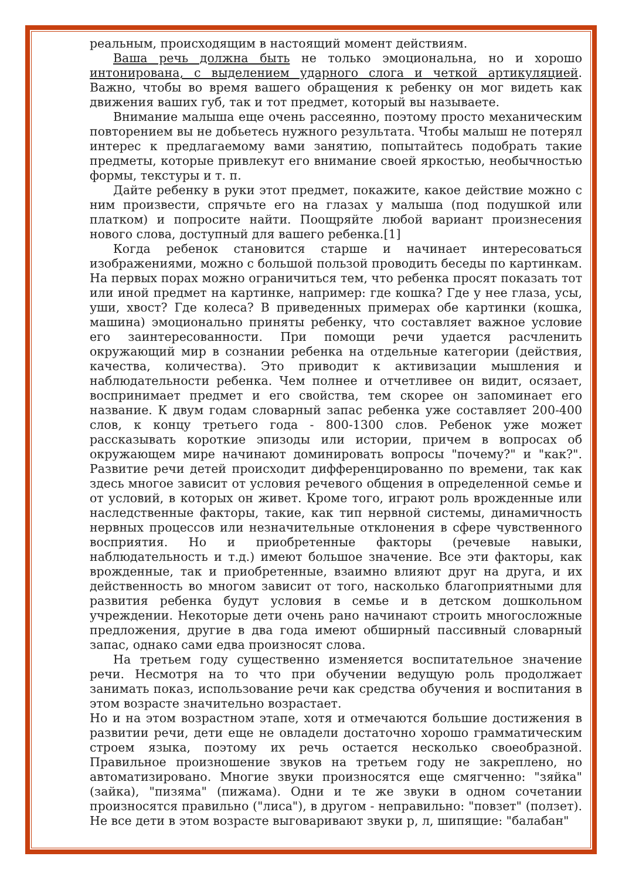реальным, происходящим в настоящий момент действиям.
Ваша речь должна быть не только эмоциональна, но и хорошо интонирована, с выделением ударного слога и четкой артикуляцией. Важно, чтобы во время вашего обращения к ребенку он мог видеть как движения ваших губ, так и тот предмет, который вы называете.
Внимание малыша еще очень рассеянно, поэтому просто механическим повторением вы не добьетесь нужного результата. Чтобы малыш не потерял интерес к предлагаемому вами занятию, попытайтесь подобрать такие предметы, которые привлекут его внимание своей яркостью, необычностью формы, текстуры и т. п.
Дайте ребенку в руки этот предмет, покажите, какое действие можно с ним произвести, спрячьте его на глазах у малыша (под подушкой или платком) и попросите найти. Поощряйте любой вариант произнесения нового слова, доступный для вашего ребенка.[1]
Когда ребенок становится старше и начинает интересоваться изображениями, можно с большой пользой проводить беседы по картинкам. На первых порах можно ограничиться тем, что ребенка просят показать тот или иной предмет на картинке, например: где кошка? Где у нее глаза, усы, уши, хвост? Где колеса? В приведенных примерах обе картинки (кошка, машина) эмоционально приняты ребенку, что составляет важное условие его заинтересованности. При помощи речи удается расчленить окружающий мир в сознании ребенка на отдельные категории (действия, качества, количества). Это приводит к активизации мышления и наблюдательности ребенка. Чем полнее и отчетливее он видит, осязает, воспринимает предмет и его свойства, тем скорее он запоминает его название. К двум годам словарный запас ребенка уже составляет 200-400 слов, к концу третьего года - 800-1300 слов. Ребенок уже может рассказывать короткие эпизоды или истории, причем в вопросах об окружающем мире начинают доминировать вопросы "почему?" и "как?". Развитие речи детей происходит дифференцированно по времени, так как здесь многое зависит от условия речевого общения в определенной семье и от условий, в которых он живет. Кроме того, играют роль врожденные или наследственные факторы, такие, как тип нервной системы, динамичность нервных процессов или незначительные отклонения в сфере чувственного восприятия. Но и приобретенные факторы (речевые навыки, наблюдательность и т.д.) имеют большое значение. Все эти факторы, как врожденные, так и приобретенные, взаимно влияют друг на друга, и их действенность во многом зависит от того, насколько благоприятными для развития ребенка будут условия в семье и в детском дошкольном учреждении. Некоторые дети очень рано начинают строить многосложные предложения, другие в два года имеют обширный пассивный словарный запас, однако сами едва произносят слова.
На третьем году существенно изменяется воспитательное значение речи. Несмотря на то что при обучении ведущую роль продолжает занимать показ, использование речи как средства обучения и воспитания в этом возрасте значительно возрастает.
Но и на этом возрастном этапе, хотя и отмечаются большие достижения в развитии речи, дети еще не овладели достаточно хорошо грамматическим строем языка, поэтому их речь остается несколько своеобразной. Правильное произношение звуков на третьем году не закреплено, но автоматизировано. Многие звуки произносятся еще смягченно: "зяйка" (зайка), "пизяма" (пижама). Одни и те же звуки в одном сочетании произносятся правильно ("лиса"), в другом - неправильно: "повзет" (ползет). Не все дети в этом возрасте выговаривают звуки р, л, шипящие: "балабан"